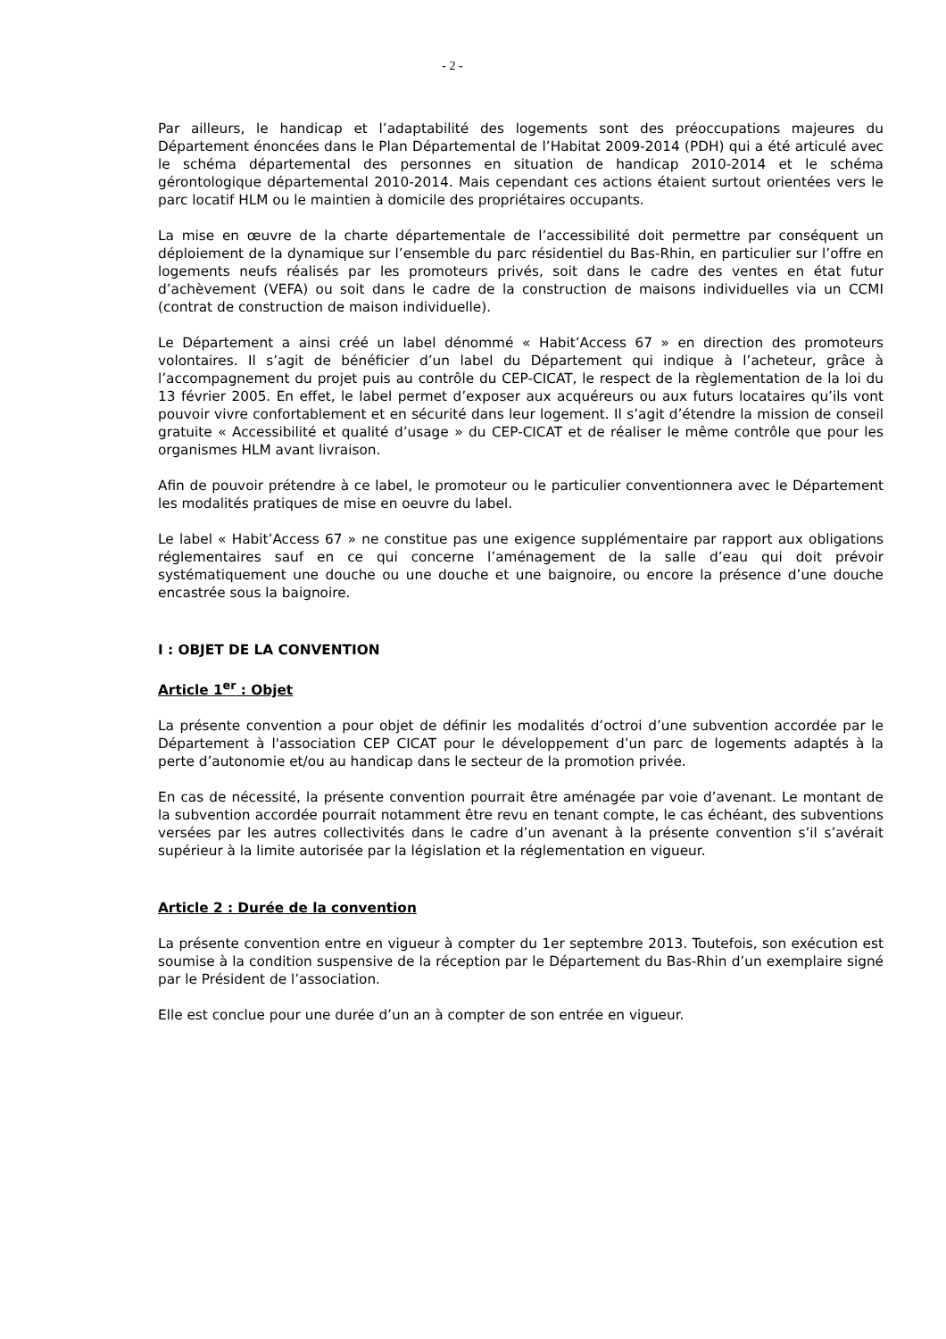- 2 -
Par ailleurs, le handicap et l’adaptabilité des logements sont des préoccupations majeures du Département énoncées dans le Plan Départemental de l’Habitat 2009-2014 (PDH) qui a été articulé avec le schéma départemental des personnes en situation de handicap 2010-2014 et le schéma gérontologique départemental 2010-2014. Mais cependant ces actions étaient surtout orientées vers le parc locatif HLM ou le maintien à domicile des propriétaires occupants.
La mise en œuvre de la charte départementale de l’accessibilité doit permettre par conséquent un déploiement de la dynamique sur l’ensemble du parc résidentiel du Bas-Rhin, en particulier sur l’offre en logements neufs réalisés par les promoteurs privés, soit dans le cadre des ventes en état futur d’achèvement (VEFA) ou soit dans le cadre de la construction de maisons individuelles via un CCMI (contrat de construction de maison individuelle).
Le Département a ainsi créé un label dénommé « Habit’Access 67 » en direction des promoteurs volontaires. Il s’agit de bénéficier d’un label du Département qui indique à l’acheteur, grâce à l’accompagnement du projet puis au contrôle du CEP-CICAT, le respect de la règlementation de la loi du 13 février 2005. En effet, le label permet d’exposer aux acquéreurs ou aux futurs locataires qu’ils vont pouvoir vivre confortablement et en sécurité dans leur logement. Il s’agit d’étendre la mission de conseil gratuite « Accessibilité et qualité d’usage » du CEP-CICAT et de réaliser le même contrôle que pour les organismes HLM avant livraison.
Afin de pouvoir prétendre à ce label, le promoteur ou le particulier conventionnera avec le Département les modalités pratiques de mise en oeuvre du label.
Le label « Habit’Access 67 » ne constitue pas une exigence supplémentaire par rapport aux obligations réglementaires sauf en ce qui concerne l’aménagement de la salle d’eau qui doit prévoir systématiquement une douche ou une douche et une baignoire, ou encore la présence d’une douche encastrée sous la baignoire.
I : OBJET DE LA CONVENTION
Article 1<sup>er</sup> : Objet
La présente convention a pour objet de définir les modalités d’octroi d’une subvention accordée par le Département à l'association CEP CICAT pour le développement d’un parc de logements adaptés à la perte d’autonomie et/ou au handicap dans le secteur de la promotion privée.
En cas de nécessité, la présente convention pourrait être aménagée par voie d’avenant. Le montant de la subvention accordée pourrait notamment être revu en tenant compte, le cas échéant, des subventions versées par les autres collectivités dans le cadre d’un avenant à la présente convention s’il s’avérait supérieur à la limite autorisée par la législation et la réglementation en vigueur.
Article 2 : Durée de la convention
La présente convention entre en vigueur à compter du 1er septembre 2013. Toutefois, son exécution est soumise à la condition suspensive de la réception par le Département du Bas-Rhin d’un exemplaire signé par le Président de l’association.
Elle est conclue pour une durée d’un an à compter de son entrée en vigueur.